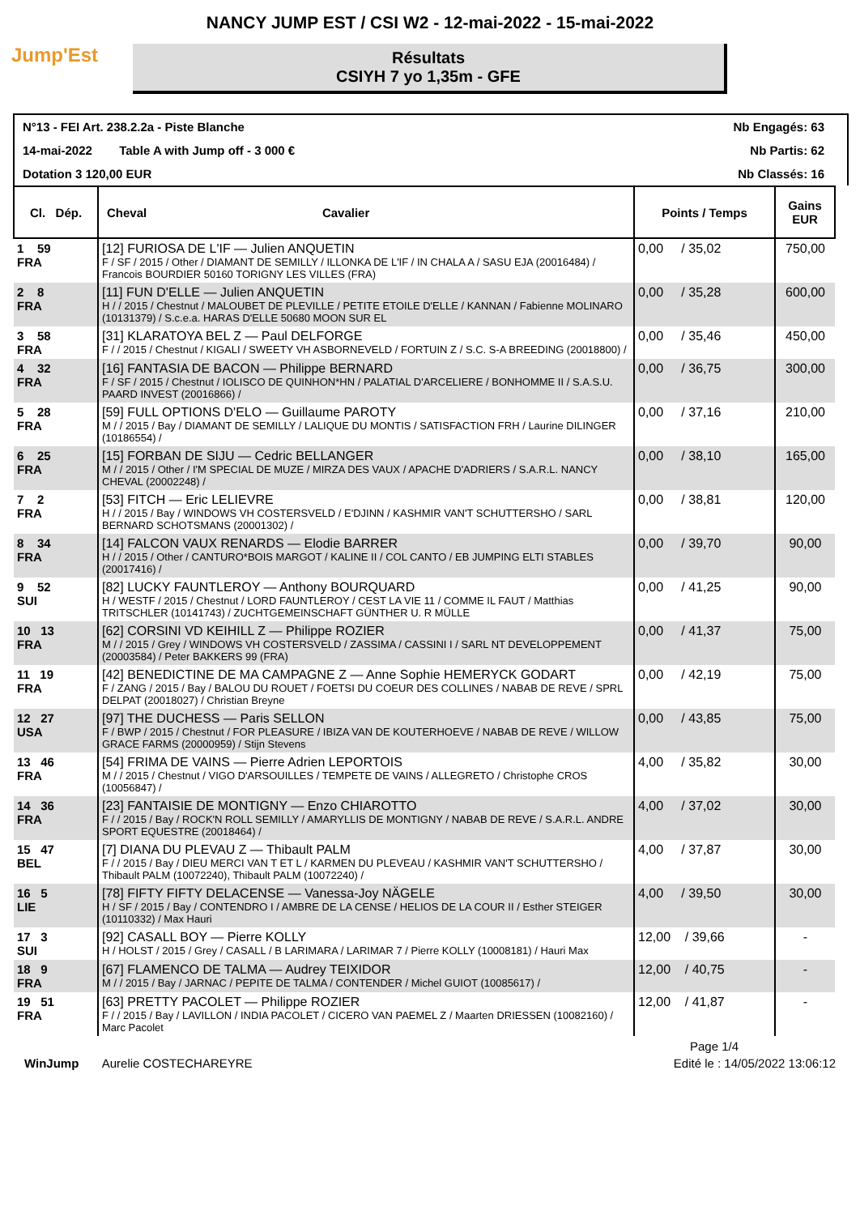NANCY JUMP EST / CSI W2 - 12-mai-2022 - 15-mai-2022
Jump'Est
Résultats
CSIYH 7 yo 1,35m - GFE
N°13 - FEI Art. 238.2.2a - Piste Blanche Nb Engagés: 63
14-mai-2022 Table A with Jump off - 3 000 € Nb Partis: 62
Dotation 3 120,00 EUR Nb Classés: 16
| Cl. Dép. | Cheval Cavalier | Points / Temps | Gains EUR |
| --- | --- | --- | --- |
| 1 59 FRA | [12] FURIOSA DE L'IF — Julien ANQUETIN F / SF / 2015 / Other / DIAMANT DE SEMILLY / ILLONKA DE L'IF / IN CHALA A / SASU EJA (20016484) / Francois BOURDIER 50160 TORIGNY LES VILLES (FRA) | 0,00 / 35,02 | 750,00 |
| 2 8 FRA | [11] FUN D'ELLE — Julien ANQUETIN H / / 2015 / Chestnut / MALOUBET DE PLEVILLE / PETITE ETOILE D'ELLE / KANNAN / Fabienne MOLINARO (10131379) / S.c.e.a. HARAS D'ELLE 50680 MOON SUR EL | 0,00 / 35,28 | 600,00 |
| 3 58 FRA | [31] KLARATOYA BEL Z — Paul DELFORGE F / / 2015 / Chestnut / KIGALI / SWEETY VH ASBORNEVELD / FORTUIN Z / S.C. S-A BREEDING (20018800) / | 0,00 / 35,46 | 450,00 |
| 4 32 FRA | [16] FANTASIA DE BACON — Philippe BERNARD F / SF / 2015 / Chestnut / IOLISCO DE QUINHON*HN / PALATIAL D'ARCELIERE / BONHOMME II / S.A.S.U. PAARD INVEST (20016866) / | 0,00 / 36,75 | 300,00 |
| 5 28 FRA | [59] FULL OPTIONS D'ELO — Guillaume PAROTY M / / 2015 / Bay / DIAMANT DE SEMILLY / LALIQUE DU MONTIS / SATISFACTION FRH / Laurine DILINGER (10186554) / | 0,00 / 37,16 | 210,00 |
| 6 25 FRA | [15] FORBAN DE SIJU — Cedric BELLANGER M / / 2015 / Other / I'M SPECIAL DE MUZE / MIRZA DES VAUX / APACHE D'ADRIERS / S.A.R.L. NANCY CHEVAL (20002248) / | 0,00 / 38,10 | 165,00 |
| 7 2 FRA | [53] FITCH — Eric LELIEVRE H / / 2015 / Bay / WINDOWS VH COSTERSVELD / E'DJINN / KASHMIR VAN'T SCHUTTERSHO / SARL BERNARD SCHOTSMANS (20001302) / | 0,00 / 38,81 | 120,00 |
| 8 34 FRA | [14] FALCON VAUX RENARDS — Elodie BARRER H / / 2015 / Other / CANTURO*BOIS MARGOT / KALINE II / COL CANTO / EB JUMPING ELTI STABLES (20017416) / | 0,00 / 39,70 | 90,00 |
| 9 52 SUI | [82] LUCKY FAUNTLEROY — Anthony BOURQUARD H / WESTF / 2015 / Chestnut / LORD FAUNTLEROY / CEST LA VIE 11 / COMME IL FAUT / Matthias TRITSCHLER (10141743) / ZUCHTGEMEINSCHAFT GÜNTHER U. R MÜLLE | 0,00 / 41,25 | 90,00 |
| 10 13 FRA | [62] CORSINI VD KEIHILL Z — Philippe ROZIER M / / 2015 / Grey / WINDOWS VH COSTERSVELD / ZASSIMA / CASSINI I / SARL NT DEVELOPPEMENT (20003584) / Peter BAKKERS 99 (FRA) | 0,00 / 41,37 | 75,00 |
| 11 19 FRA | [42] BENEDICTINE DE MA CAMPAGNE Z — Anne Sophie HEMERYCK GODART F / ZANG / 2015 / Bay / BALOU DU ROUET / FOETSI DU COEUR DES COLLINES / NABAB DE REVE / SPRL DELPAT (20018027) / Christian Breyne | 0,00 / 42,19 | 75,00 |
| 12 27 USA | [97] THE DUCHESS — Paris SELLON F / BWP / 2015 / Chestnut / FOR PLEASURE / IBIZA VAN DE KOUTERHOEVE / NABAB DE REVE / WILLOW GRACE FARMS (20000959) / Stijn Stevens | 0,00 / 43,85 | 75,00 |
| 13 46 FRA | [54] FRIMA DE VAINS — Pierre Adrien LEPORTOIS M / / 2015 / Chestnut / VIGO D'ARSOUILLES / TEMPETE DE VAINS / ALLEGRETO / Christophe CROS (10056847) / | 4,00 / 35,82 | 30,00 |
| 14 36 FRA | [23] FANTAISIE DE MONTIGNY — Enzo CHIAROTTO F / / 2015 / Bay / ROCK'N ROLL SEMILLY / AMARYLLIS DE MONTIGNY / NABAB DE REVE / S.A.R.L. ANDRE SPORT EQUESTRE (20018464) / | 4,00 / 37,02 | 30,00 |
| 15 47 BEL | [7] DIANA DU PLEVAU Z — Thibault PALM F / / 2015 / Bay / DIEU MERCI VAN T ET L / KARMEN DU PLEVEAU / KASHMIR VAN'T SCHUTTERSHO / Thibault PALM (10072240), Thibault PALM (10072240) / | 4,00 / 37,87 | 30,00 |
| 16 5 LIE | [78] FIFTY FIFTY DELACENSE — Vanessa-Joy NÄGELE H / SF / 2015 / Bay / CONTENDRO I / AMBRE DE LA CENSE / HELIOS DE LA COUR II / Esther STEIGER (10110332) / Max Hauri | 4,00 / 39,50 | 30,00 |
| 17 3 SUI | [92] CASALL BOY — Pierre KOLLY H / HOLST / 2015 / Grey / CASALL / B LARIMARA / LARIMAR 7 / Pierre KOLLY (10008181) / Hauri Max | 12,00 / 39,66 | - |
| 18 9 FRA | [67] FLAMENCO DE TALMA — Audrey TEIXIDOR M / / 2015 / Bay / JARNAC / PEPITE DE TALMA / CONTENDER / Michel GUIOT (10085617) / | 12,00 / 40,75 | - |
| 19 51 FRA | [63] PRETTY PACOLET — Philippe ROZIER F / / 2015 / Bay / LAVILLON / INDIA PACOLET / CICERO VAN PAEMEL Z / Maarten DRIESSEN (10082160) / Marc Pacolet | 12,00 / 41,87 | - |
Page 1/4
WinJump Aurelie COSTECHAREYRE Edité le : 14/05/2022 13:06:12